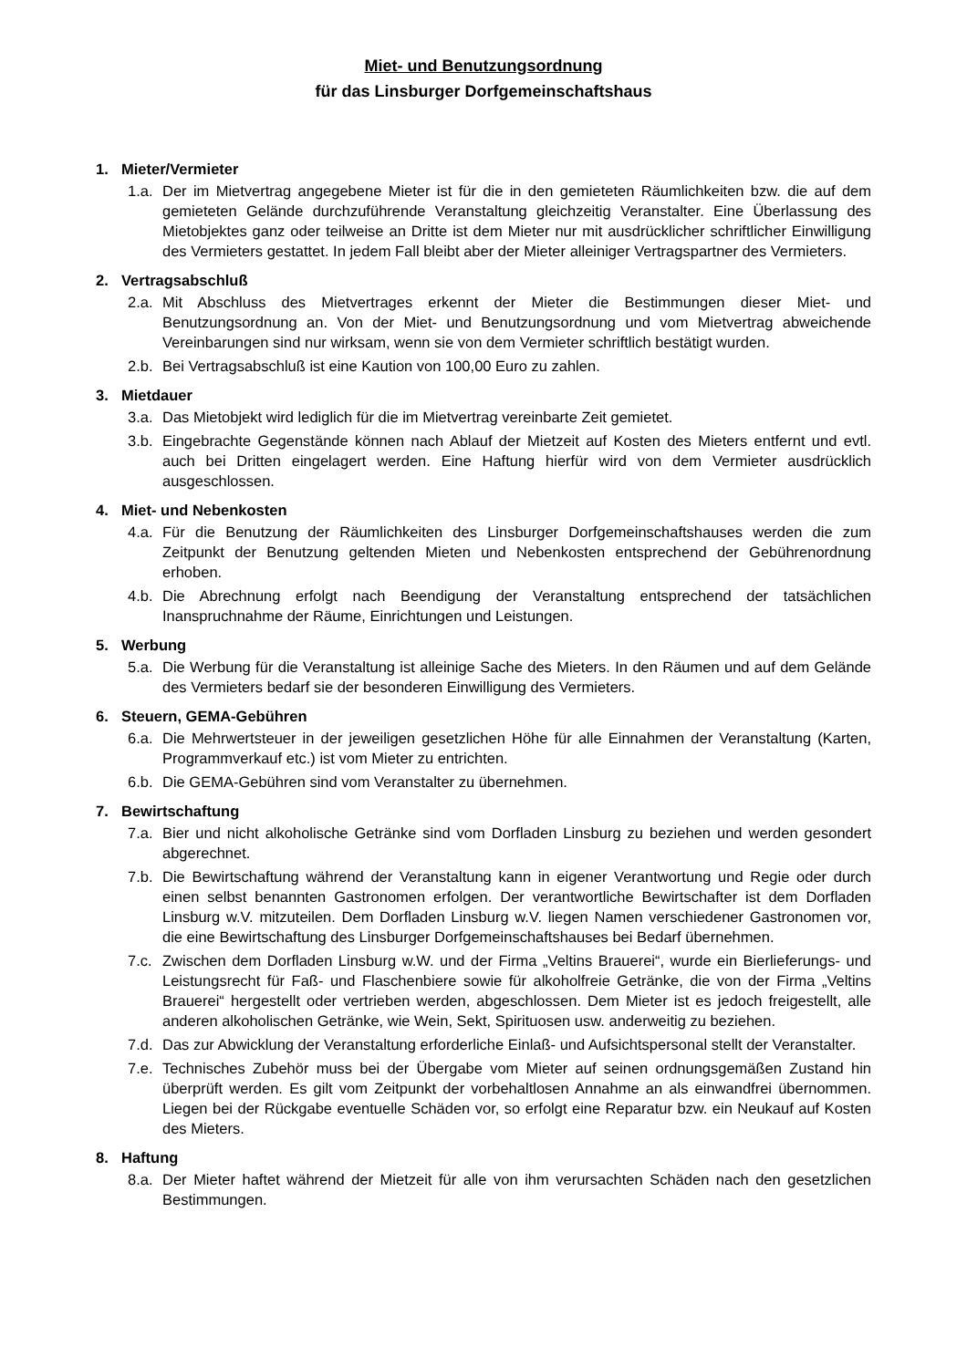Miet- und Benutzungsordnung
für das Linsburger Dorfgemeinschaftshaus
1. Mieter/Vermieter
1.a. Der im Mietvertrag angegebene Mieter ist für die in den gemieteten Räumlichkeiten bzw. die auf dem gemieteten Gelände durchzuführende Veranstaltung gleichzeitig Veranstalter. Eine Überlassung des Mietobjektes ganz oder teilweise an Dritte ist dem Mieter nur mit ausdrücklicher schriftlicher Einwilligung des Vermieters gestattet. In jedem Fall bleibt aber der Mieter alleiniger Vertragspartner des Vermieters.
2. Vertragsabschluß
2.a. Mit Abschluss des Mietvertrages erkennt der Mieter die Bestimmungen dieser Miet- und Benutzungsordnung an. Von der Miet- und Benutzungsordnung und vom Mietvertrag abweichende Vereinbarungen sind nur wirksam, wenn sie von dem Vermieter schriftlich bestätigt wurden.
2.b. Bei Vertragsabschluß ist eine Kaution von 100,00 Euro zu zahlen.
3. Mietdauer
3.a. Das Mietobjekt wird lediglich für die im Mietvertrag vereinbarte Zeit gemietet.
3.b. Eingebrachte Gegenstände können nach Ablauf der Mietzeit auf Kosten des Mieters entfernt und evtl. auch bei Dritten eingelagert werden. Eine Haftung hierfür wird von dem Vermieter ausdrücklich ausgeschlossen.
4. Miet- und Nebenkosten
4.a. Für die Benutzung der Räumlichkeiten des Linsburger Dorfgemeinschaftshauses werden die zum Zeitpunkt der Benutzung geltenden Mieten und Nebenkosten entsprechend der Gebührenordnung erhoben.
4.b. Die Abrechnung erfolgt nach Beendigung der Veranstaltung entsprechend der tatsächlichen Inanspruchnahme der Räume, Einrichtungen und Leistungen.
5. Werbung
5.a. Die Werbung für die Veranstaltung ist alleinige Sache des Mieters. In den Räumen und auf dem Gelände des Vermieters bedarf sie der besonderen Einwilligung des Vermieters.
6. Steuern, GEMA-Gebühren
6.a. Die Mehrwertsteuer in der jeweiligen gesetzlichen Höhe für alle Einnahmen der Veranstaltung (Karten, Programmverkauf etc.) ist vom Mieter zu entrichten.
6.b. Die GEMA-Gebühren sind vom Veranstalter zu übernehmen.
7. Bewirtschaftung
7.a. Bier und nicht alkoholische Getränke sind vom Dorfladen Linsburg zu beziehen und werden gesondert abgerechnet.
7.b. Die Bewirtschaftung während der Veranstaltung kann in eigener Verantwortung und Regie oder durch einen selbst benannten Gastronomen erfolgen. Der verantwortliche Bewirtschafter ist dem Dorfladen Linsburg w.V. mitzuteilen. Dem Dorfladen Linsburg w.V. liegen Namen verschiedener Gastronomen vor, die eine Bewirtschaftung des Linsburger Dorfgemeinschaftshauses bei Bedarf übernehmen.
7.c. Zwischen dem Dorfladen Linsburg w.W. und der Firma „Veltins Brauerei“, wurde ein Bierlieferungs- und Leistungsrecht für Faß- und Flaschenbiere sowie für alkoholfreie Getränke, die von der Firma „Veltins Brauerei“ hergestellt oder vertrieben werden, abgeschlossen. Dem Mieter ist es jedoch freigestellt, alle anderen alkoholischen Getränke, wie Wein, Sekt, Spirituosen usw. anderweitig zu beziehen.
7.d. Das zur Abwicklung der Veranstaltung erforderliche Einlaß- und Aufsichtspersonal stellt der Veranstalter.
7.e. Technisches Zubehör muss bei der Übergabe vom Mieter auf seinen ordnungsgemäßen Zustand hin überprüft werden. Es gilt vom Zeitpunkt der vorbehaltlosen Annahme an als einwandfrei übernommen. Liegen bei der Rückgabe eventuelle Schäden vor, so erfolgt eine Reparatur bzw. ein Neukauf auf Kosten des Mieters.
8. Haftung
8.a. Der Mieter haftet während der Mietzeit für alle von ihm verursachten Schäden nach den gesetzlichen Bestimmungen.